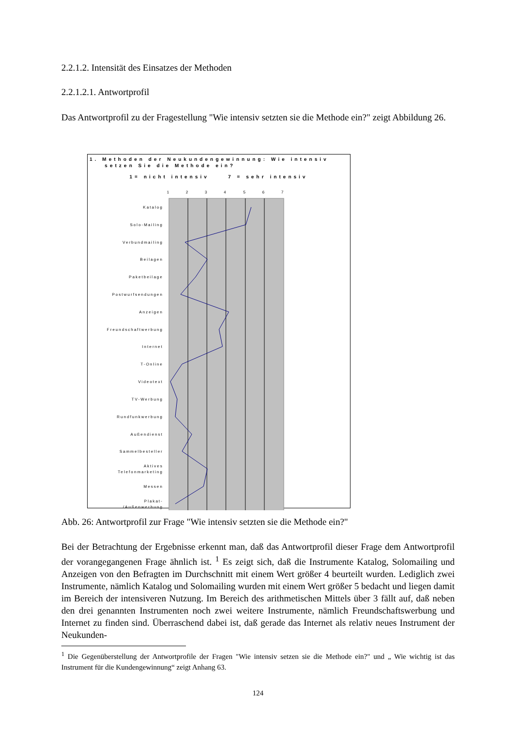2.2.1.2. Intensität des Einsatzes der Methoden
2.2.1.2.1. Antwortprofil
Das Antwortprofil zu der Fragestellung "Wie intensiv setzten sie die Methode ein?" zeigt Abbildung 26.
1. Methoden der Neukundengewinnung: Wie intensiv
setzen Sie die Methode ein?
1= nicht intensiv 7 = sehr intensiv
1
2
3
4
5
6
7
Katalog
Solo-Mailing
Verbundmailing
Beilagen
Paketbeilage
Postwurfsendungen
Anzeigen
Freundschaftwerbung
Internet
T-Online
Videotext
TV-Werbung
Rundfunkwerbung
Außendienst
Sammelbesteller
Aktives
Telefonmarketing
Messen
Plakat-
/Außenwerbung
Abb. 26: Antwortprofil zur Frage "Wie intensiv setzten sie die Methode ein?"
Bei der Betrachtung der Ergebnisse erkennt man, daß das Antwortprofil dieser Frage dem Antwortprofil der vorangegangenen Frage ähnlich ist. <sup>1</sup> Es zeigt sich, daß die Instrumente Katalog, Solomailing und Anzeigen von den Befragten im Durchschnitt mit einem Wert größer 4 beurteilt wurden. Lediglich zwei Instrumente, nämlich Katalog und Solomailing wurden mit einem Wert größer 5 bedacht und liegen damit im Bereich der intensiveren Nutzung. Im Bereich des arithmetischen Mittels über 3 fällt auf, daß neben den drei genannten Instrumenten noch zwei weitere Instrumente, nämlich Freundschaftswerbung und Internet zu finden sind. Überraschend dabei ist, daß gerade das Internet als relativ neues Instrument der Neukunden-
<sup>1</sup> Die Gegenüberstellung der Antwortprofile der Fragen "Wie intensiv setzen sie die Methode ein?" und „ Wie wichtig ist das Instrument für die Kundengewinnung“ zeigt Anhang 63.
124